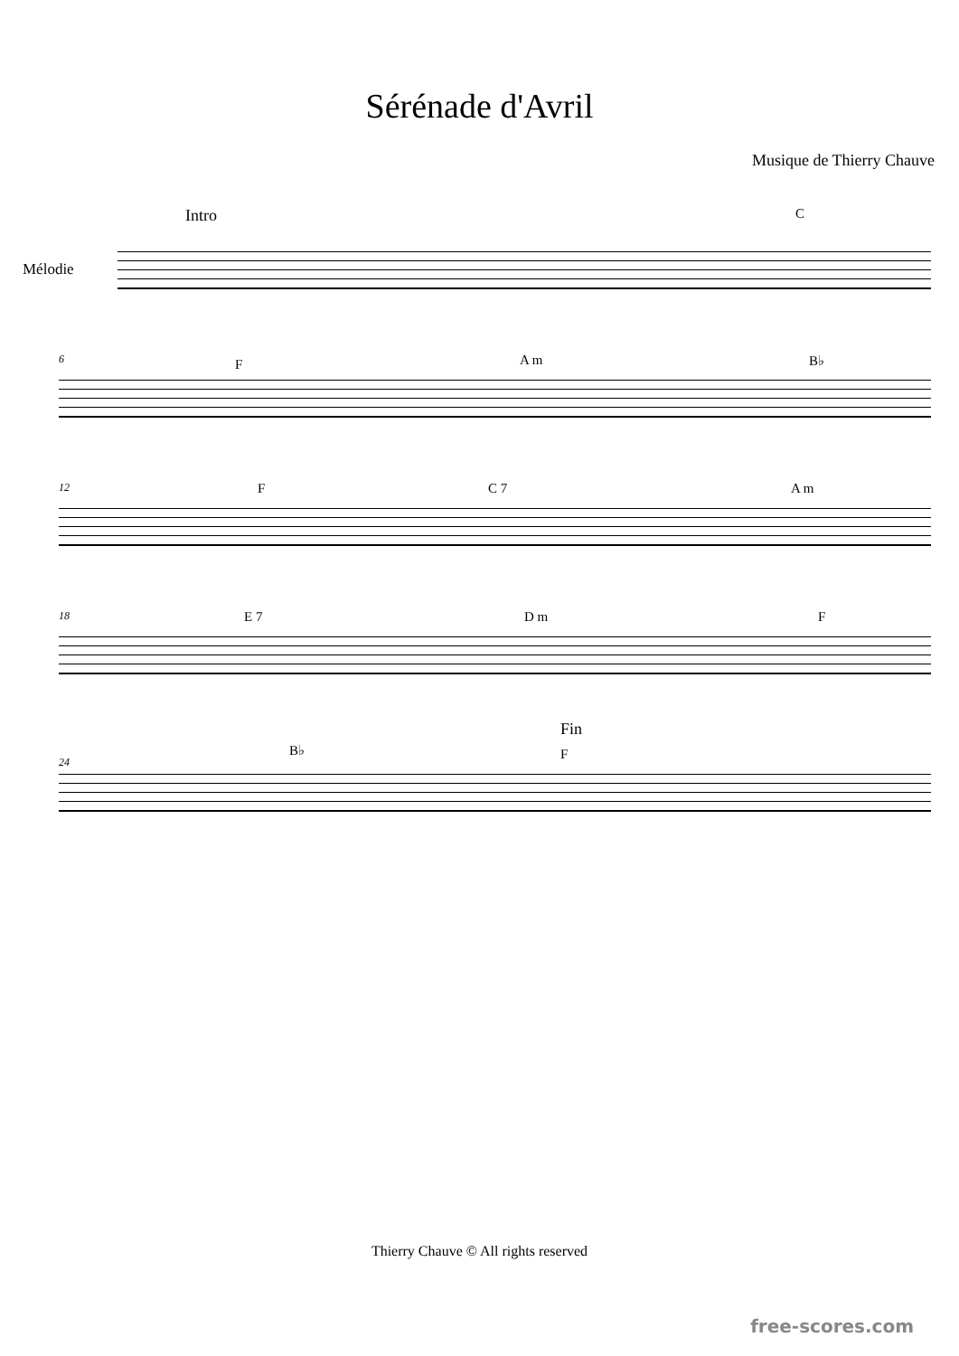Sérénade d'Avril
Musique de Thierry Chauve
Mélodie
Intro C
6 F A m B♭
12 F C 7 A m
18 E 7 D m F
24
Fin
B♭ F
Thierry Chauve © All rights reserved
free-scores.com